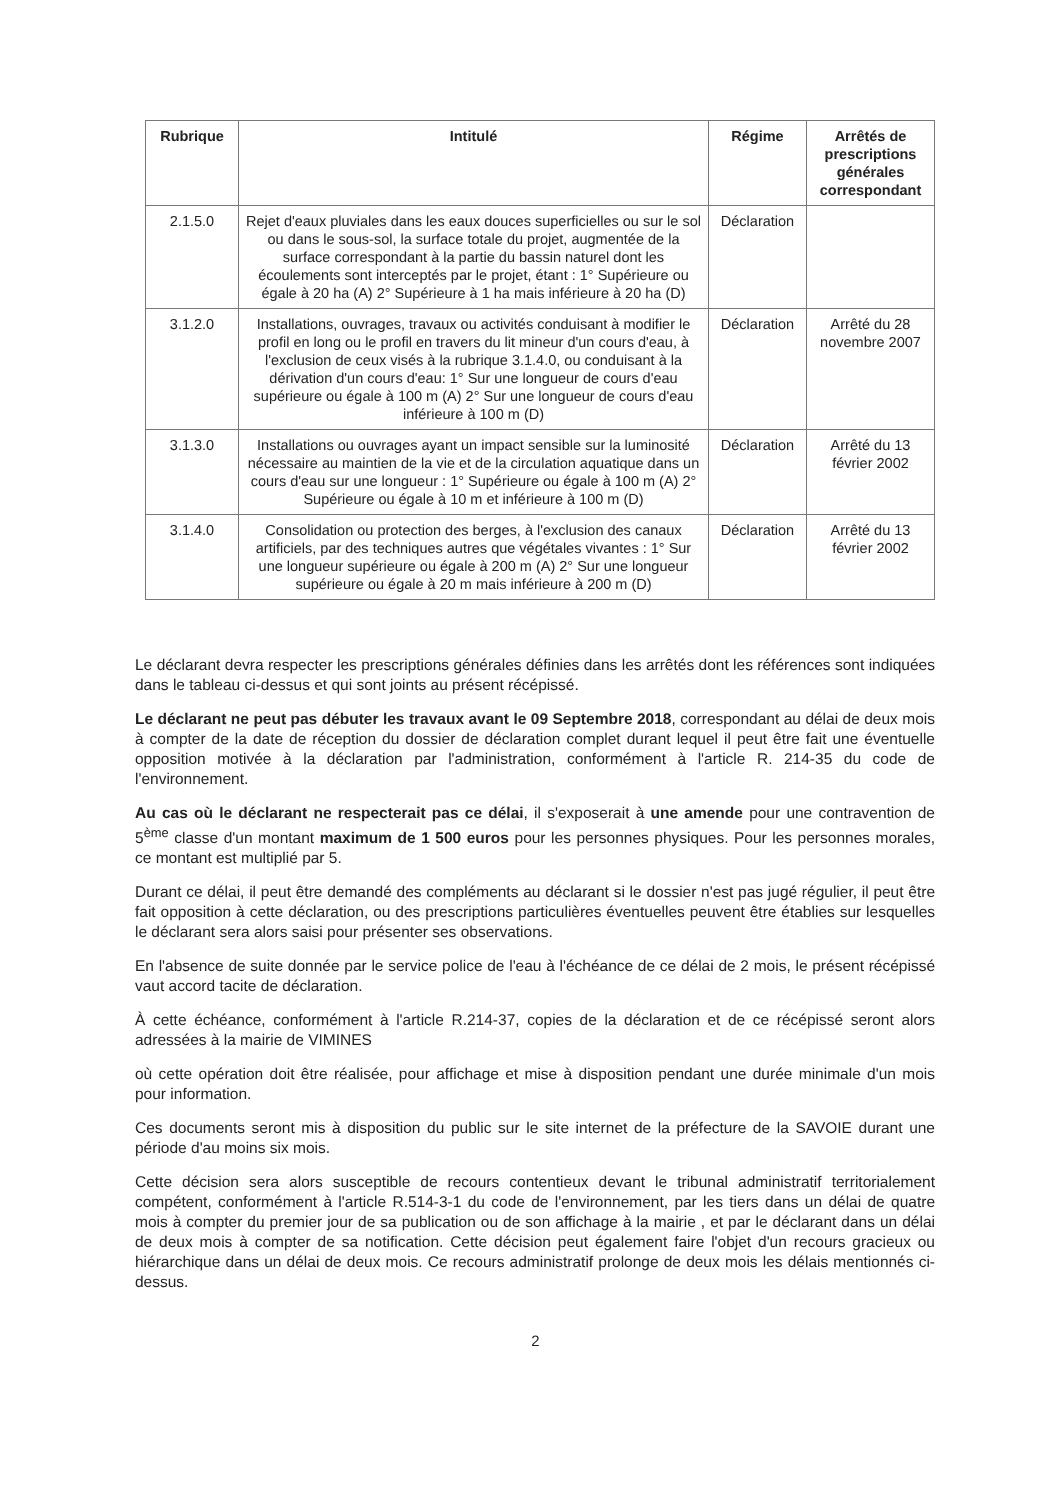| Rubrique | Intitulé | Régime | Arrêtés de prescriptions générales correspondant |
| --- | --- | --- | --- |
| 2.1.5.0 | Rejet d'eaux pluviales dans les eaux douces superficielles ou sur le sol ou dans le sous-sol, la surface totale du projet, augmentée de la surface correspondant à la partie du bassin naturel dont les écoulements sont interceptés par le projet, étant : 1° Supérieure ou égale à 20 ha (A) 2° Supérieure à 1 ha mais inférieure à 20 ha (D) | Déclaration | |
| 3.1.2.0 | Installations, ouvrages, travaux ou activités conduisant à modifier le profil en long ou le profil en travers du lit mineur d'un cours d'eau, à l'exclusion de ceux visés à la rubrique 3.1.4.0, ou conduisant à la dérivation d'un cours d'eau: 1° Sur une longueur de cours d'eau supérieure ou égale à 100 m (A) 2° Sur une longueur de cours d'eau inférieure à 100 m (D) | Déclaration | Arrêté du 28 novembre 2007 |
| 3.1.3.0 | Installations ou ouvrages ayant un impact sensible sur la luminosité nécessaire au maintien de la vie et de la circulation aquatique dans un cours d'eau sur une longueur : 1° Supérieure ou égale à 100 m (A) 2° Supérieure ou égale à 10 m et inférieure à 100 m (D) | Déclaration | Arrêté du 13 février 2002 |
| 3.1.4.0 | Consolidation ou protection des berges, à l'exclusion des canaux artificiels, par des techniques autres que végétales vivantes : 1° Sur une longueur supérieure ou égale à 200 m (A) 2° Sur une longueur supérieure ou égale à 20 m mais inférieure à 200 m (D) | Déclaration | Arrêté du 13 février 2002 |
Le déclarant devra respecter les prescriptions générales définies dans les arrêtés dont les références sont indiquées dans le tableau ci-dessus et qui sont joints au présent récépissé.
Le déclarant ne peut pas débuter les travaux avant le 09 Septembre 2018, correspondant au délai de deux mois à compter de la date de réception du dossier de déclaration complet durant lequel il peut être fait une éventuelle opposition motivée à la déclaration par l'administration, conformément à l'article R. 214-35 du code de l'environnement.
Au cas où le déclarant ne respecterait pas ce délai, il s'exposerait à une amende pour une contravention de 5<sup>ème</sup> classe d'un montant maximum de 1 500 euros pour les personnes physiques. Pour les personnes morales, ce montant est multiplié par 5.
Durant ce délai, il peut être demandé des compléments au déclarant si le dossier n'est pas jugé régulier, il peut être fait opposition à cette déclaration, ou des prescriptions particulières éventuelles peuvent être établies sur lesquelles le déclarant sera alors saisi pour présenter ses observations.
En l'absence de suite donnée par le service police de l'eau à l'échéance de ce délai de 2 mois, le présent récépissé vaut accord tacite de déclaration.
À cette échéance, conformément à l'article R.214-37, copies de la déclaration et de ce récépissé seront alors adressées à la mairie de VIMINES
où cette opération doit être réalisée, pour affichage et mise à disposition pendant une durée minimale d'un mois pour information.
Ces documents seront mis à disposition du public sur le site internet de la préfecture de la SAVOIE durant une période d'au moins six mois.
Cette décision sera alors susceptible de recours contentieux devant le tribunal administratif territorialement compétent, conformément à l'article R.514-3-1 du code de l'environnement, par les tiers dans un délai de quatre mois à compter du premier jour de sa publication ou de son affichage à la mairie , et par le déclarant dans un délai de deux mois à compter de sa notification. Cette décision peut également faire l'objet d'un recours gracieux ou hiérarchique dans un délai de deux mois. Ce recours administratif prolonge de deux mois les délais mentionnés ci-dessus.
2